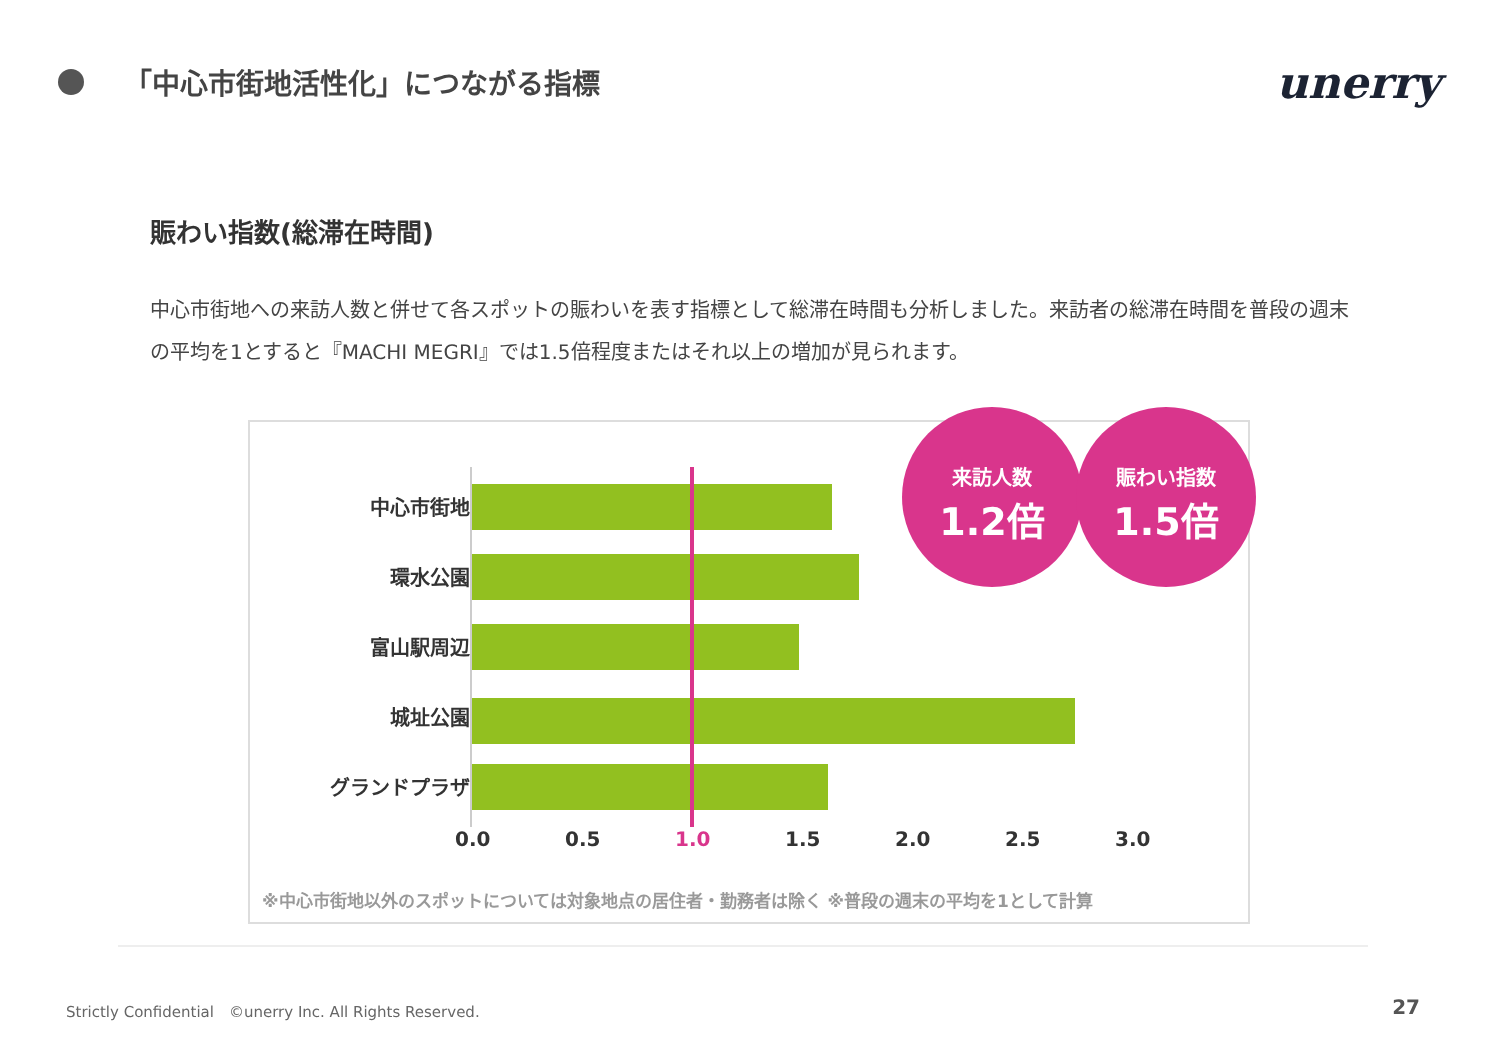「中心市街地活性化」につながる指標
unerry
賑わい指数(総滞在時間)
中心市街地への来訪人数と併せて各スポットの賑わいを表す指標として総滞在時間も分析しました。来訪者の総滞在時間を普段の週末の平均を1とすると『MACHI MEGRI』では1.5倍程度またはそれ以上の増加が見られます。
中心市街地
環水公園
富山駅周辺
城址公園
グランドプラザ
0.0 0.5 1.0 1.5 2.0 2.5 3.0
来訪人数
1.2倍
賑わい指数
1.5倍
※中心市街地以外のスポットについては対象地点の居住者・勤務者は除く ※普段の週末の平均を1として計算
Strictly Confidential　©unerry Inc. All Rights Reserved.
27